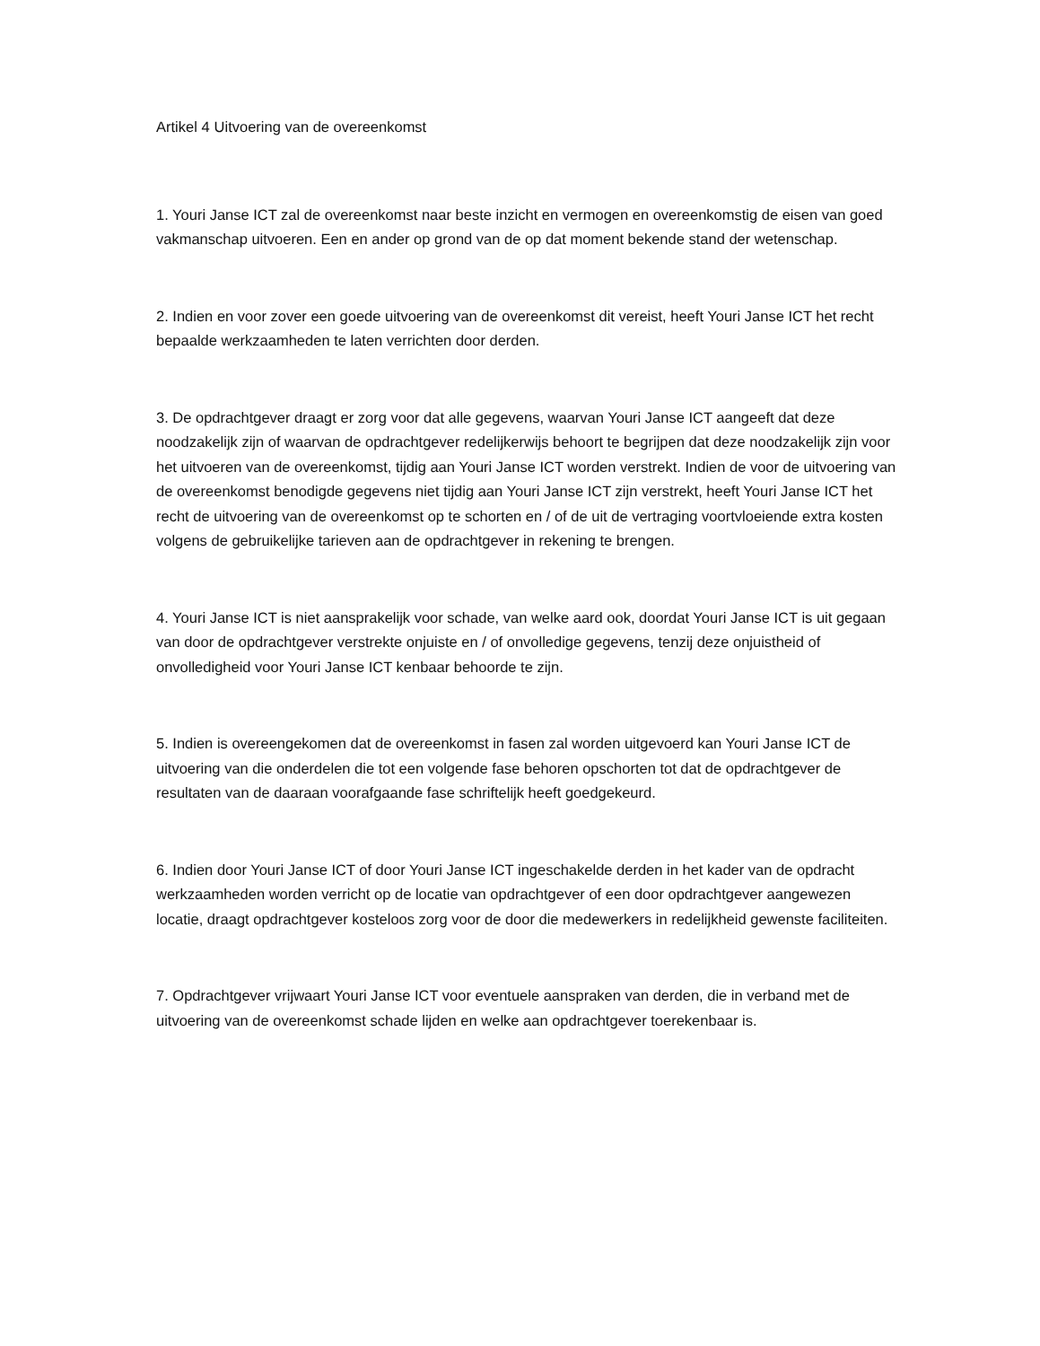Artikel 4 Uitvoering van de overeenkomst
1. Youri Janse ICT zal de overeenkomst naar beste inzicht en vermogen en overeenkomstig de eisen van goed vakmanschap uitvoeren. Een en ander op grond van de op dat moment bekende stand der wetenschap.
2. Indien en voor zover een goede uitvoering van de overeenkomst dit vereist, heeft Youri Janse ICT het recht bepaalde werkzaamheden te laten verrichten door derden.
3. De opdrachtgever draagt er zorg voor dat alle gegevens, waarvan Youri Janse ICT aangeeft dat deze noodzakelijk zijn of waarvan de opdrachtgever redelijkerwijs behoort te begrijpen dat deze noodzakelijk zijn voor het uitvoeren van de overeenkomst, tijdig aan Youri Janse ICT worden verstrekt. Indien de voor de uitvoering van de overeenkomst benodigde gegevens niet tijdig aan Youri Janse ICT zijn verstrekt, heeft Youri Janse ICT het recht de uitvoering van de overeenkomst op te schorten en / of de uit de vertraging voortvloeiende extra kosten volgens de gebruikelijke tarieven aan de opdrachtgever in rekening te brengen.
4. Youri Janse ICT is niet aansprakelijk voor schade, van welke aard ook, doordat Youri Janse ICT is uit gegaan van door de opdrachtgever verstrekte onjuiste en / of onvolledige gegevens, tenzij deze onjuistheid of onvolledigheid voor Youri Janse ICT kenbaar behoorde te zijn.
5. Indien is overeengekomen dat de overeenkomst in fasen zal worden uitgevoerd kan Youri Janse ICT de uitvoering van die onderdelen die tot een volgende fase behoren opschorten tot dat de opdrachtgever de resultaten van de daaraan voorafgaande fase schriftelijk heeft goedgekeurd.
6. Indien door Youri Janse ICT of door Youri Janse ICT ingeschakelde derden in het kader van de opdracht werkzaamheden worden verricht op de locatie van opdrachtgever of een door opdrachtgever aangewezen locatie, draagt opdrachtgever kosteloos zorg voor de door die medewerkers in redelijkheid gewenste faciliteiten.
7. Opdrachtgever vrijwaart Youri Janse ICT voor eventuele aanspraken van derden, die in verband met de uitvoering van de overeenkomst schade lijden en welke aan opdrachtgever toerekenbaar is.